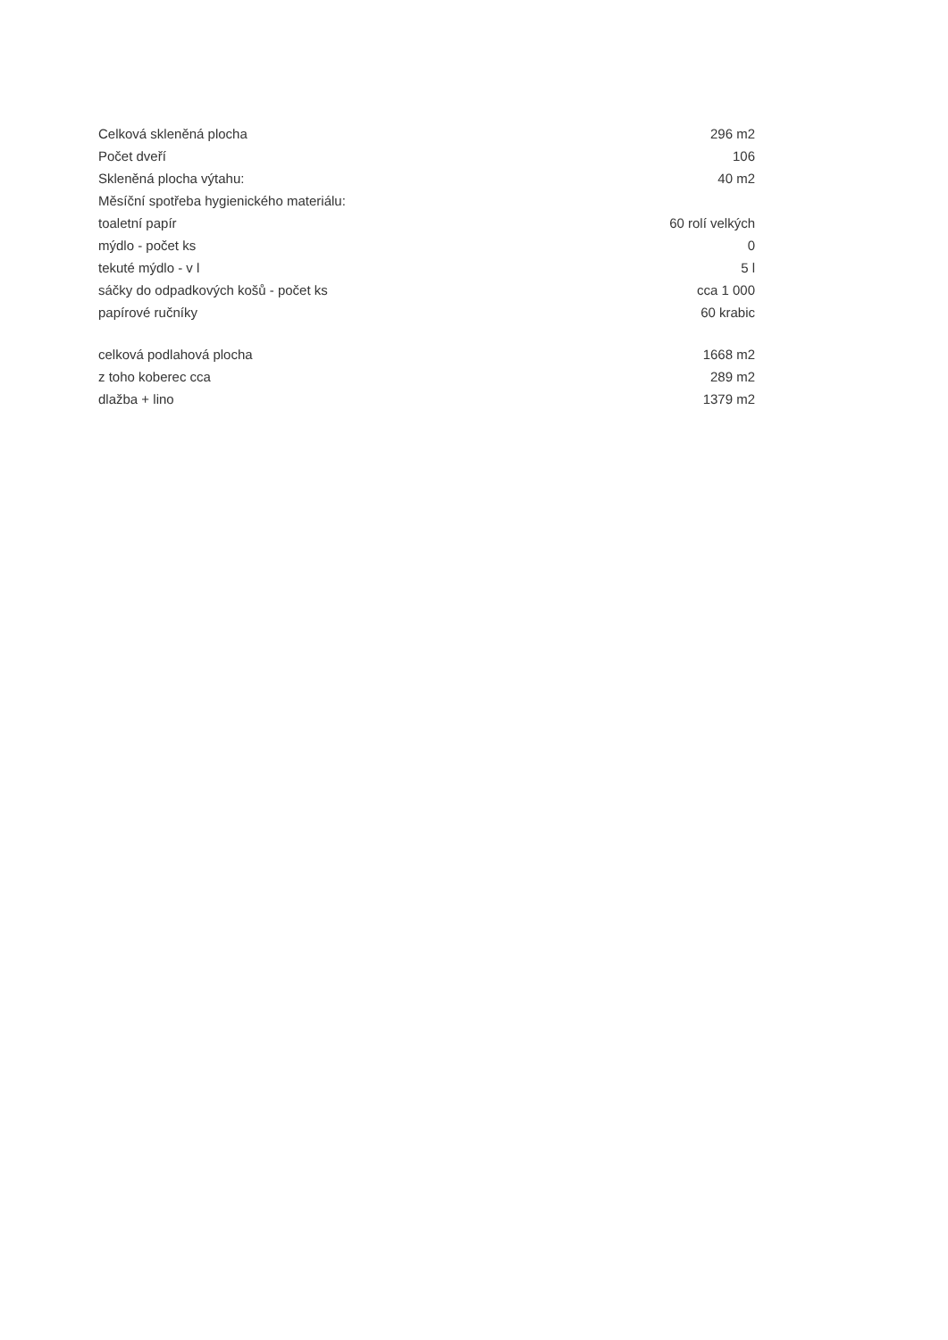| Celková skleněná plocha | 296 m2 |
| Počet dveří | 106 |
| Skleněná plocha výtahu: | 40 m2 |
| Měsíční spotřeba hygienického materiálu: | |
| toaletní papír | 60 rolí velkých |
| mýdlo - počet ks | 0 |
| tekuté mýdlo - v l | 5 l |
| sáčky do odpadkových košů - počet ks | cca 1 000 |
| papírové ručníky | 60 krabic |
| celková podlahová plocha | 1668 m2 |
| z toho koberec cca | 289 m2 |
| dlažba + lino | 1379 m2 |